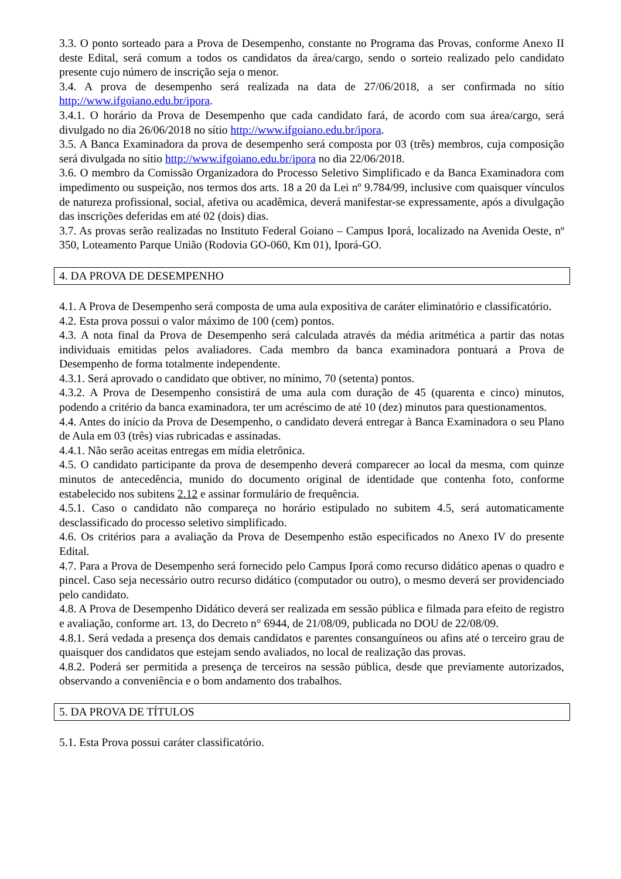3.3. O ponto sorteado para a Prova de Desempenho, constante no Programa das Provas, conforme Anexo II deste Edital, será comum a todos os candidatos da área/cargo, sendo o sorteio realizado pelo candidato presente cujo número de inscrição seja o menor.
3.4. A prova de desempenho será realizada na data de 27/06/2018, a ser confirmada no sítio http://www.ifgoiano.edu.br/ipora.
3.4.1. O horário da Prova de Desempenho que cada candidato fará, de acordo com sua área/cargo, será divulgado no dia 26/06/2018 no sítio http://www.ifgoiano.edu.br/ipora.
3.5. A Banca Examinadora da prova de desempenho será composta por 03 (três) membros, cuja composição será divulgada no sítio http://www.ifgoiano.edu.br/ipora no dia 22/06/2018.
3.6. O membro da Comissão Organizadora do Processo Seletivo Simplificado e da Banca Examinadora com impedimento ou suspeição, nos termos dos arts. 18 a 20 da Lei nº 9.784/99, inclusive com quaisquer vínculos de natureza profissional, social, afetiva ou acadêmica, deverá manifestar-se expressamente, após a divulgação das inscrições deferidas em até 02 (dois) dias.
3.7. As provas serão realizadas no Instituto Federal Goiano – Campus Iporá, localizado na Avenida Oeste, nº 350, Loteamento Parque União (Rodovia GO-060, Km 01), Iporá-GO.
4. DA PROVA DE DESEMPENHO
4.1. A Prova de Desempenho será composta de uma aula expositiva de caráter eliminatório e classificatório.
4.2. Esta prova possui o valor máximo de 100 (cem) pontos.
4.3. A nota final da Prova de Desempenho será calculada através da média aritmética a partir das notas individuais emitidas pelos avaliadores. Cada membro da banca examinadora pontuará a Prova de Desempenho de forma totalmente independente.
4.3.1. Será aprovado o candidato que obtiver, no mínimo, 70 (setenta) pontos.
4.3.2. A Prova de Desempenho consistirá de uma aula com duração de 45 (quarenta e cinco) minutos, podendo a critério da banca examinadora, ter um acréscimo de até 10 (dez) minutos para questionamentos.
4.4. Antes do início da Prova de Desempenho, o candidato deverá entregar à Banca Examinadora o seu Plano de Aula em 03 (três) vias rubricadas e assinadas.
4.4.1. Não serão aceitas entregas em mídia eletrônica.
4.5. O candidato participante da prova de desempenho deverá comparecer ao local da mesma, com quinze minutos de antecedência, munido do documento original de identidade que contenha foto, conforme estabelecido nos subitens 2.12 e assinar formulário de frequência.
4.5.1. Caso o candidato não compareça no horário estipulado no subitem 4.5, será automaticamente desclassificado do processo seletivo simplificado.
4.6. Os critérios para a avaliação da Prova de Desempenho estão especificados no Anexo IV do presente Edital.
4.7. Para a Prova de Desempenho será fornecido pelo Campus Iporá como recurso didático apenas o quadro e pincel. Caso seja necessário outro recurso didático (computador ou outro), o mesmo deverá ser providenciado pelo candidato.
4.8. A Prova de Desempenho Didático deverá ser realizada em sessão pública e filmada para efeito de registro e avaliação, conforme art. 13, do Decreto n° 6944, de 21/08/09, publicada no DOU de 22/08/09.
4.8.1. Será vedada a presença dos demais candidatos e parentes consanguíneos ou afins até o terceiro grau de quaisquer dos candidatos que estejam sendo avaliados, no local de realização das provas.
4.8.2. Poderá ser permitida a presença de terceiros na sessão pública, desde que previamente autorizados, observando a conveniência e o bom andamento dos trabalhos.
5. DA PROVA DE TÍTULOS
5.1. Esta Prova possui caráter classificatório.